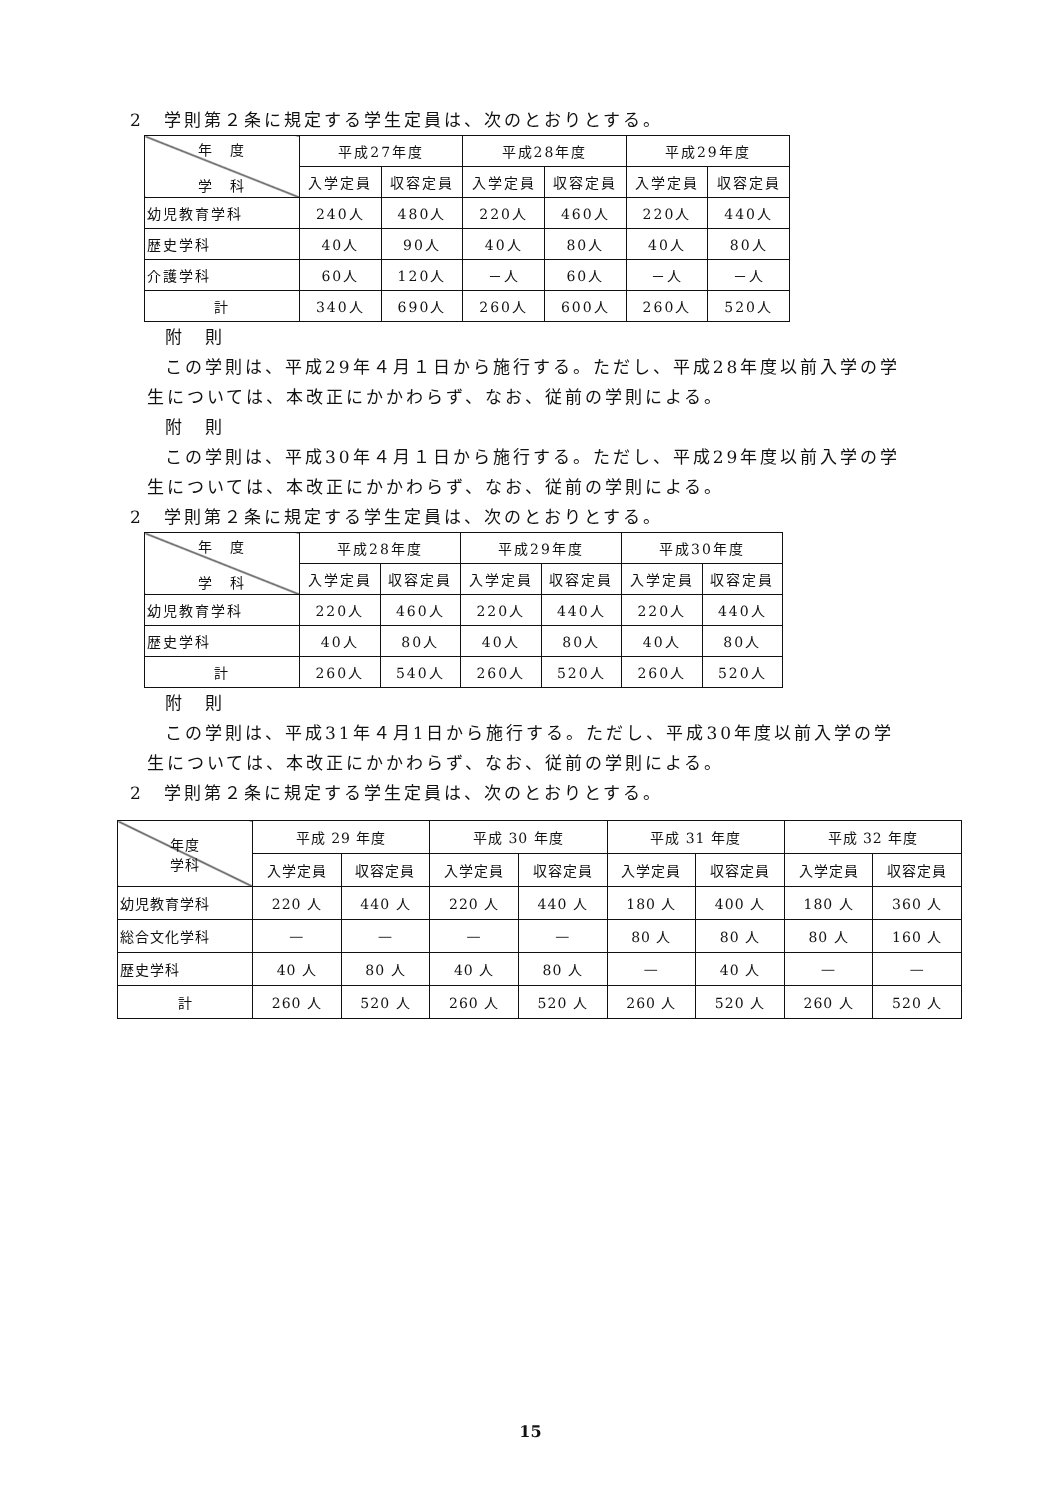2　学則第２条に規定する学生定員は、次のとおりとする。
| 年 度 学 科 | 平成27年度 | | 平成28年度 | | 平成29年度 | |
| --- | --- | --- | --- | --- | --- | --- |
| | 入学定員 | 収容定員 | 入学定員 | 収容定員 | 入学定員 | 収容定員 |
| 幼児教育学科 | 240人 | 480人 | 220人 | 460人 | 220人 | 440人 |
| 歴史学科 | 40人 | 90人 | 40人 | 80人 | 40人 | 80人 |
| 介護学科 | 60人 | 120人 | －人 | 60人 | －人 | －人 |
| 計 | 340人 | 690人 | 260人 | 600人 | 260人 | 520人 |
附　則
この学則は、平成29年４月１日から施行する。ただし、平成28年度以前入学の学
生については、本改正にかかわらず、なお、従前の学則による。
附　則
この学則は、平成30年４月１日から施行する。ただし、平成29年度以前入学の学
生については、本改正にかかわらず、なお、従前の学則による。
2　学則第２条に規定する学生定員は、次のとおりとする。
| 年 度 学 科 | 平成28年度 | | 平成29年度 | | 平成30年度 | |
| --- | --- | --- | --- | --- | --- | --- |
| | 入学定員 | 収容定員 | 入学定員 | 収容定員 | 入学定員 | 収容定員 |
| 幼児教育学科 | 220人 | 460人 | 220人 | 440人 | 220人 | 440人 |
| 歴史学科 | 40人 | 80人 | 40人 | 80人 | 40人 | 80人 |
| 計 | 260人 | 540人 | 260人 | 520人 | 260人 | 520人 |
附　則
この学則は、平成31年４月1日から施行する。ただし、平成30年度以前入学の学
生については、本改正にかかわらず、なお、従前の学則による。
2　学則第２条に規定する学生定員は、次のとおりとする。
| 年度 学科 | 平成 29 年度 | | 平成 30 年度 | | 平成 31 年度 | | 平成 32 年度 | |
| --- | --- | --- | --- | --- | --- | --- | --- | --- |
| | 入学定員 | 収容定員 | 入学定員 | 収容定員 | 入学定員 | 収容定員 | 入学定員 | 収容定員 |
| 幼児教育学科 | 220 人 | 440 人 | 220 人 | 440 人 | 180 人 | 400 人 | 180 人 | 360 人 |
| 総合文化学科 | — | — | — | — | 80 人 | 80 人 | 80 人 | 160 人 |
| 歴史学科 | 40 人 | 80 人 | 40 人 | 80 人 | — | 40 人 | — | — |
| 計 | 260 人 | 520 人 | 260 人 | 520 人 | 260 人 | 520 人 | 260 人 | 520 人 |
15